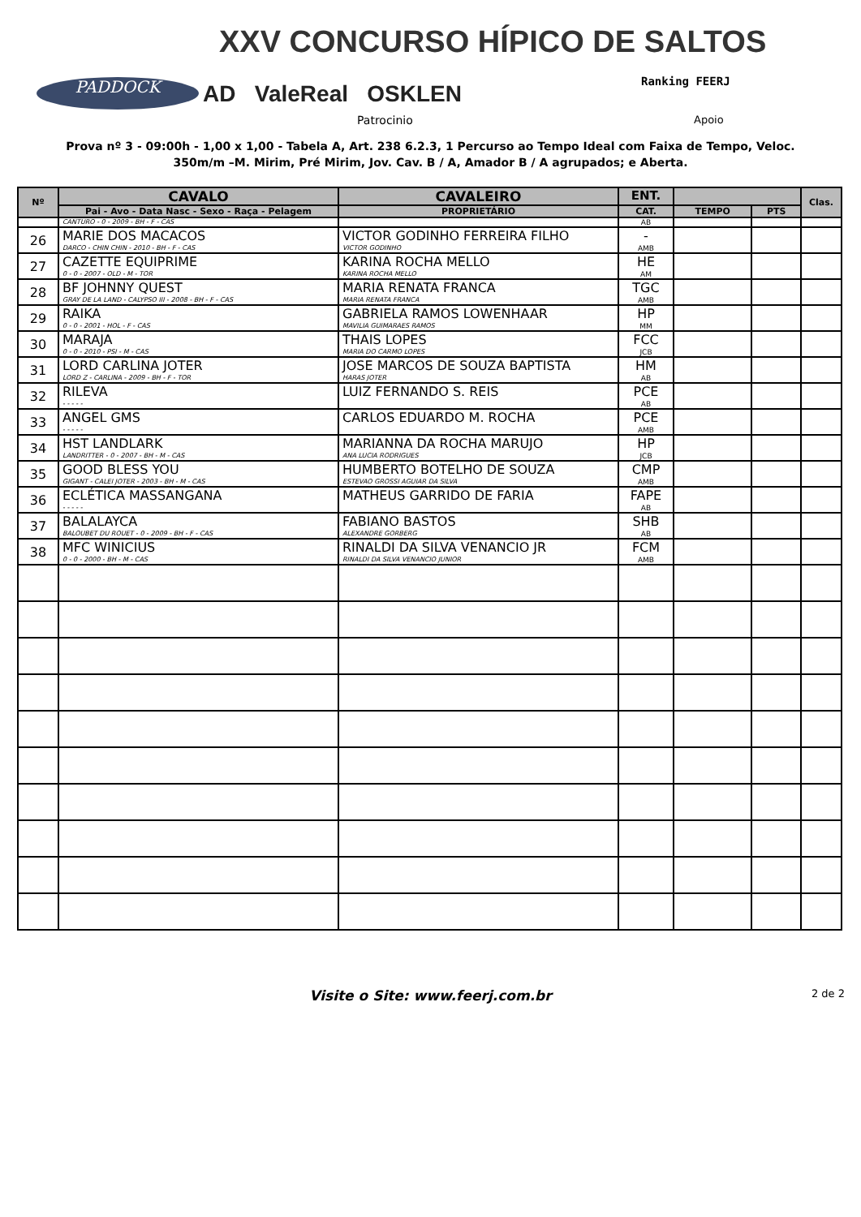XXV CONCURSO HÍPICO DE SALTOS
PADDOCK AD ValeReal OSKLEN Ranking FEERJ
Patrocinio Apoio
Prova nº 3 - 09:00h - 1,00 x 1,00 - Tabela A, Art. 238 6.2.3, 1 Percurso ao Tempo Ideal com Faixa de Tempo, Veloc.
350m/m –M. Mirim, Pré Mirim, Jov. Cav. B / A, Amador B / A agrupados; e Aberta.
| Nº | CAVALO | CAVALEIRO | ENT. | | | Clas. |
| --- | --- | --- | --- | --- | --- | --- |
| | Pai - Avo - Data Nasc - Sexo - Raça - Pelagem | PROPRIETÁRIO | CAT. | TEMPO | PTS | |
| | CANTURO - 0 - 2009 - BH - F - CAS | | AB | | | |
| 26 | MARIE DOS MACACOS DARCO - CHIN CHIN - 2010 - BH - F - CAS | VICTOR GODINHO FERREIRA FILHO VICTOR GODINHO | - AMB | | | |
| 27 | CAZETTE EQUIPRIME 0 - 0 - 2007 - OLD - M - TOR | KARINA ROCHA MELLO KARINA ROCHA MELLO | HE AM | | | |
| 28 | BF JOHNNY QUEST GRAY DE LA LAND - CALYPSO III - 2008 - BH - F - CAS | MARIA RENATA FRANCA MARIA RENATA FRANCA | TGC AMB | | | |
| 29 | RAIKA 0 - 0 - 2001 - HOL - F - CAS | GABRIELA RAMOS LOWENHAAR MAVILIA GUIMARAES RAMOS | HP MM | | | |
| 30 | MARAJA 0 - 0 - 2010 - PSI - M - CAS | THAIS LOPES MARIA DO CARMO LOPES | FCC JCB | | | |
| 31 | LORD CARLINA JOTER LORD Z - CARLINA - 2009 - BH - F - TOR | JOSE MARCOS DE SOUZA BAPTISTA HARAS JOTER | HM AB | | | |
| 32 | RILEVA - - - - - | LUIZ FERNANDO S. REIS | PCE AB | | | |
| 33 | ANGEL GMS - - - - - | CARLOS EDUARDO M. ROCHA | PCE AMB | | | |
| 34 | HST LANDLARK LANDRITTER - 0 - 2007 - BH - M - CAS | MARIANNA DA ROCHA MARUJO ANA LUCIA RODRIGUES | HP JCB | | | |
| 35 | GOOD BLESS YOU GIGANT - CALEI JOTER - 2003 - BH - M - CAS | HUMBERTO BOTELHO DE SOUZA ESTEVAO GROSSI AGUIAR DA SILVA | CMP AMB | | | |
| 36 | ECLÉTICA MASSANGANA - - - - - | MATHEUS GARRIDO DE FARIA | FAPE AB | | | |
| 37 | BALALAYCA BALOUBET DU ROUET - 0 - 2009 - BH - F - CAS | FABIANO BASTOS ALEXANDRE GORBERG | SHB AB | | | |
| 38 | MFC WINICIUS 0 - 0 - 2000 - BH - M - CAS | RINALDI DA SILVA VENANCIO JR RINALDI DA SILVA VENANCIO JUNIOR | FCM AMB | | | |
Visite o Site: www.feerj.com.br 2 de 2